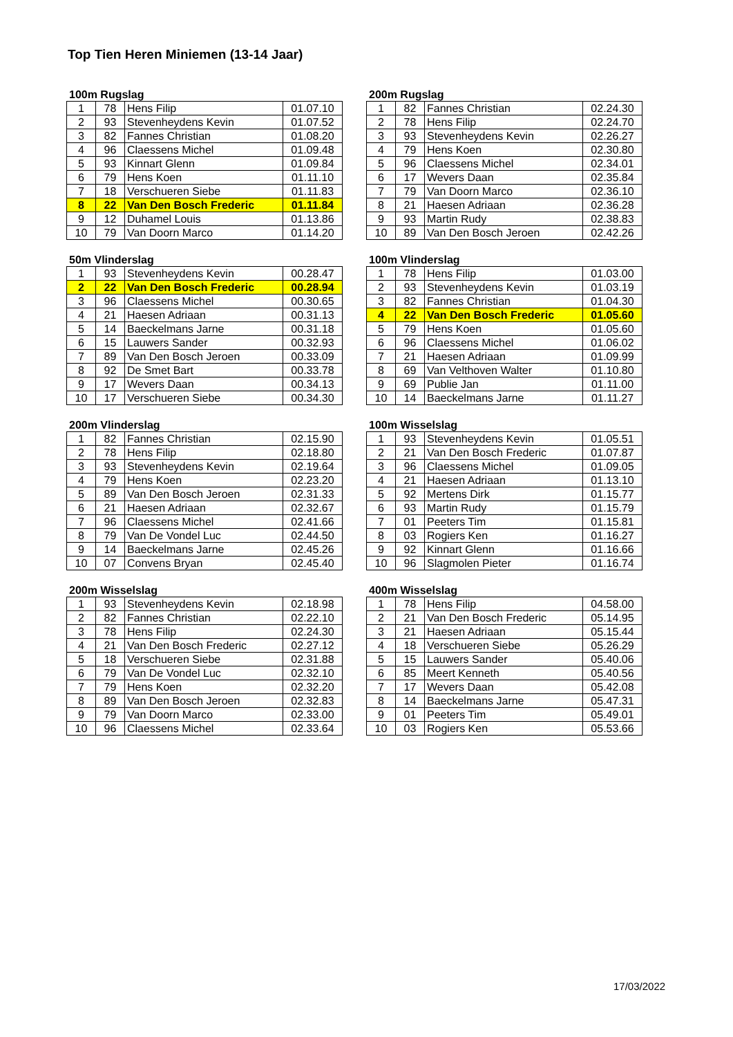Top Tien Heren Miniemen (13-14 Jaar)
100m Rugslag
| 1 | 78 | Hens Filip | 01.07.10 |
| 2 | 93 | Stevenheydens Kevin | 01.07.52 |
| 3 | 82 | Fannes Christian | 01.08.20 |
| 4 | 96 | Claessens Michel | 01.09.48 |
| 5 | 93 | Kinnart Glenn | 01.09.84 |
| 6 | 79 | Hens Koen | 01.11.10 |
| 7 | 18 | Verschueren Siebe | 01.11.83 |
| 8 | 22 | Van Den Bosch Frederic | 01.11.84 |
| 9 | 12 | Duhamel Louis | 01.13.86 |
| 10 | 79 | Van Doorn Marco | 01.14.20 |
200m Rugslag
| 1 | 82 | Fannes Christian | 02.24.30 |
| 2 | 78 | Hens Filip | 02.24.70 |
| 3 | 93 | Stevenheydens Kevin | 02.26.27 |
| 4 | 79 | Hens Koen | 02.30.80 |
| 5 | 96 | Claessens Michel | 02.34.01 |
| 6 | 17 | Wevers Daan | 02.35.84 |
| 7 | 79 | Van Doorn Marco | 02.36.10 |
| 8 | 21 | Haesen Adriaan | 02.36.28 |
| 9 | 93 | Martin Rudy | 02.38.83 |
| 10 | 89 | Van Den Bosch Jeroen | 02.42.26 |
50m Vlinderslag
| 1 | 93 | Stevenheydens Kevin | 00.28.47 |
| 2 | 22 | Van Den Bosch Frederic | 00.28.94 |
| 3 | 96 | Claessens Michel | 00.30.65 |
| 4 | 21 | Haesen Adriaan | 00.31.13 |
| 5 | 14 | Baeckelmans Jarne | 00.31.18 |
| 6 | 15 | Lauwers Sander | 00.32.93 |
| 7 | 89 | Van Den Bosch Jeroen | 00.33.09 |
| 8 | 92 | De Smet Bart | 00.33.78 |
| 9 | 17 | Wevers Daan | 00.34.13 |
| 10 | 17 | Verschueren Siebe | 00.34.30 |
100m Vlinderslag
| 1 | 78 | Hens Filip | 01.03.00 |
| 2 | 93 | Stevenheydens Kevin | 01.03.19 |
| 3 | 82 | Fannes Christian | 01.04.30 |
| 4 | 22 | Van Den Bosch Frederic | 01.05.60 |
| 5 | 79 | Hens Koen | 01.05.60 |
| 6 | 96 | Claessens Michel | 01.06.02 |
| 7 | 21 | Haesen Adriaan | 01.09.99 |
| 8 | 69 | Van Velthoven Walter | 01.10.80 |
| 9 | 69 | Publie Jan | 01.11.00 |
| 10 | 14 | Baeckelmans Jarne | 01.11.27 |
200m Vlinderslag
| 1 | 82 | Fannes Christian | 02.15.90 |
| 2 | 78 | Hens Filip | 02.18.80 |
| 3 | 93 | Stevenheydens Kevin | 02.19.64 |
| 4 | 79 | Hens Koen | 02.23.20 |
| 5 | 89 | Van Den Bosch Jeroen | 02.31.33 |
| 6 | 21 | Haesen Adriaan | 02.32.67 |
| 7 | 96 | Claessens Michel | 02.41.66 |
| 8 | 79 | Van De Vondel Luc | 02.44.50 |
| 9 | 14 | Baeckelmans Jarne | 02.45.26 |
| 10 | 07 | Convens Bryan | 02.45.40 |
100m Wisselslag
| 1 | 93 | Stevenheydens Kevin | 01.05.51 |
| 2 | 21 | Van Den Bosch Frederic | 01.07.87 |
| 3 | 96 | Claessens Michel | 01.09.05 |
| 4 | 21 | Haesen Adriaan | 01.13.10 |
| 5 | 92 | Mertens Dirk | 01.15.77 |
| 6 | 93 | Martin Rudy | 01.15.79 |
| 7 | 01 | Peeters Tim | 01.15.81 |
| 8 | 03 | Rogiers Ken | 01.16.27 |
| 9 | 92 | Kinnart Glenn | 01.16.66 |
| 10 | 96 | Slagmolen Pieter | 01.16.74 |
200m Wisselslag
| 1 | 93 | Stevenheydens Kevin | 02.18.98 |
| 2 | 82 | Fannes Christian | 02.22.10 |
| 3 | 78 | Hens Filip | 02.24.30 |
| 4 | 21 | Van Den Bosch Frederic | 02.27.12 |
| 5 | 18 | Verschueren Siebe | 02.31.88 |
| 6 | 79 | Van De Vondel Luc | 02.32.10 |
| 7 | 79 | Hens Koen | 02.32.20 |
| 8 | 89 | Van Den Bosch Jeroen | 02.32.83 |
| 9 | 79 | Van Doorn Marco | 02.33.00 |
| 10 | 96 | Claessens Michel | 02.33.64 |
400m Wisselslag
| 1 | 78 | Hens Filip | 04.58.00 |
| 2 | 21 | Van Den Bosch Frederic | 05.14.95 |
| 3 | 21 | Haesen Adriaan | 05.15.44 |
| 4 | 18 | Verschueren Siebe | 05.26.29 |
| 5 | 15 | Lauwers Sander | 05.40.06 |
| 6 | 85 | Meert Kenneth | 05.40.56 |
| 7 | 17 | Wevers Daan | 05.42.08 |
| 8 | 14 | Baeckelmans Jarne | 05.47.31 |
| 9 | 01 | Peeters Tim | 05.49.01 |
| 10 | 03 | Rogiers Ken | 05.53.66 |
17/03/2022